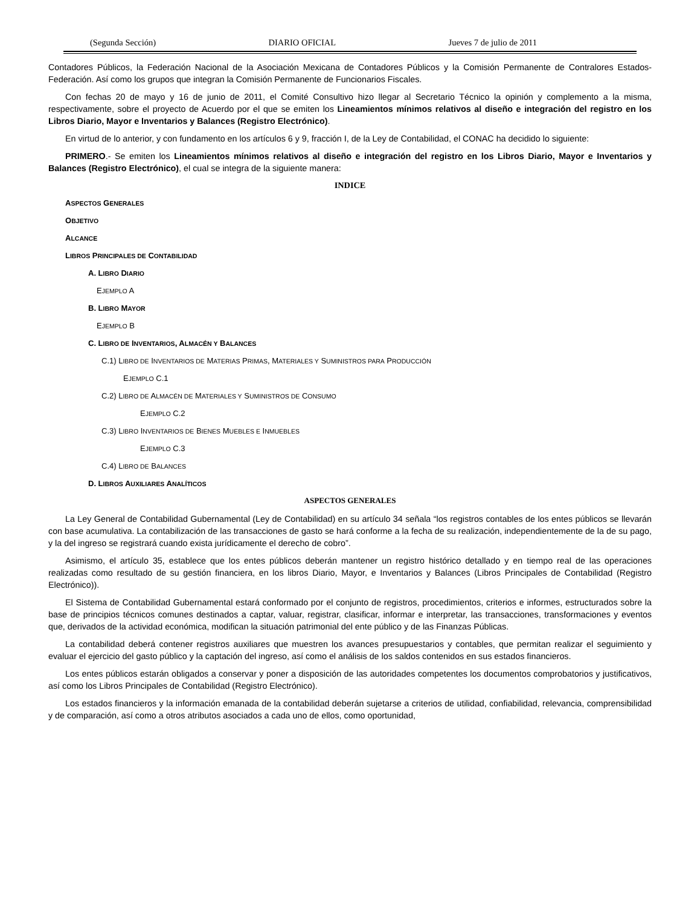(Segunda Sección) DIARIO OFICIAL Jueves 7 de julio de 2011
Contadores Públicos, la Federación Nacional de la Asociación Mexicana de Contadores Públicos y la Comisión Permanente de Contralores Estados-Federación. Así como los grupos que integran la Comisión Permanente de Funcionarios Fiscales.
Con fechas 20 de mayo y 16 de junio de 2011, el Comité Consultivo hizo llegar al Secretario Técnico la opinión y complemento a la misma, respectivamente, sobre el proyecto de Acuerdo por el que se emiten los Lineamientos mínimos relativos al diseño e integración del registro en los Libros Diario, Mayor e Inventarios y Balances (Registro Electrónico).
En virtud de lo anterior, y con fundamento en los artículos 6 y 9, fracción I, de la Ley de Contabilidad, el CONAC ha decidido lo siguiente:
PRIMERO.- Se emiten los Lineamientos mínimos relativos al diseño e integración del registro en los Libros Diario, Mayor e Inventarios y Balances (Registro Electrónico), el cual se integra de la siguiente manera:
INDICE
ASPECTOS GENERALES
OBJETIVO
ALCANCE
LIBROS PRINCIPALES DE CONTABILIDAD
A. LIBRO DIARIO
EJEMPLO A
B. LIBRO MAYOR
EJEMPLO B
C. LIBRO DE INVENTARIOS, ALMACÉN Y BALANCES
C.1) LIBRO DE INVENTARIOS DE MATERIAS PRIMAS, MATERIALES Y SUMINISTROS PARA PRODUCCIÓN
EJEMPLO C.1
C.2) LIBRO DE ALMACÉN DE MATERIALES Y SUMINISTROS DE CONSUMO
EJEMPLO C.2
C.3) LIBRO INVENTARIOS DE BIENES MUEBLES E INMUEBLES
EJEMPLO C.3
C.4) LIBRO DE BALANCES
D. LIBROS AUXILIARES ANALÍTICOS
ASPECTOS GENERALES
La Ley General de Contabilidad Gubernamental (Ley de Contabilidad) en su artículo 34 señala “los registros contables de los entes públicos se llevarán con base acumulativa. La contabilización de las transacciones de gasto se hará conforme a la fecha de su realización, independientemente de la de su pago, y la del ingreso se registrará cuando exista jurídicamente el derecho de cobro”.
Asimismo, el artículo 35, establece que los entes públicos deberán mantener un registro histórico detallado y en tiempo real de las operaciones realizadas como resultado de su gestión financiera, en los libros Diario, Mayor, e Inventarios y Balances (Libros Principales de Contabilidad (Registro Electrónico)).
El Sistema de Contabilidad Gubernamental estará conformado por el conjunto de registros, procedimientos, criterios e informes, estructurados sobre la base de principios técnicos comunes destinados a captar, valuar, registrar, clasificar, informar e interpretar, las transacciones, transformaciones y eventos que, derivados de la actividad económica, modifican la situación patrimonial del ente público y de las Finanzas Públicas.
La contabilidad deberá contener registros auxiliares que muestren los avances presupuestarios y contables, que permitan realizar el seguimiento y evaluar el ejercicio del gasto público y la captación del ingreso, así como el análisis de los saldos contenidos en sus estados financieros.
Los entes públicos estarán obligados a conservar y poner a disposición de las autoridades competentes los documentos comprobatorios y justificativos, así como los Libros Principales de Contabilidad (Registro Electrónico).
Los estados financieros y la información emanada de la contabilidad deberán sujetarse a criterios de utilidad, confiabilidad, relevancia, comprensibilidad y de comparación, así como a otros atributos asociados a cada uno de ellos, como oportunidad,